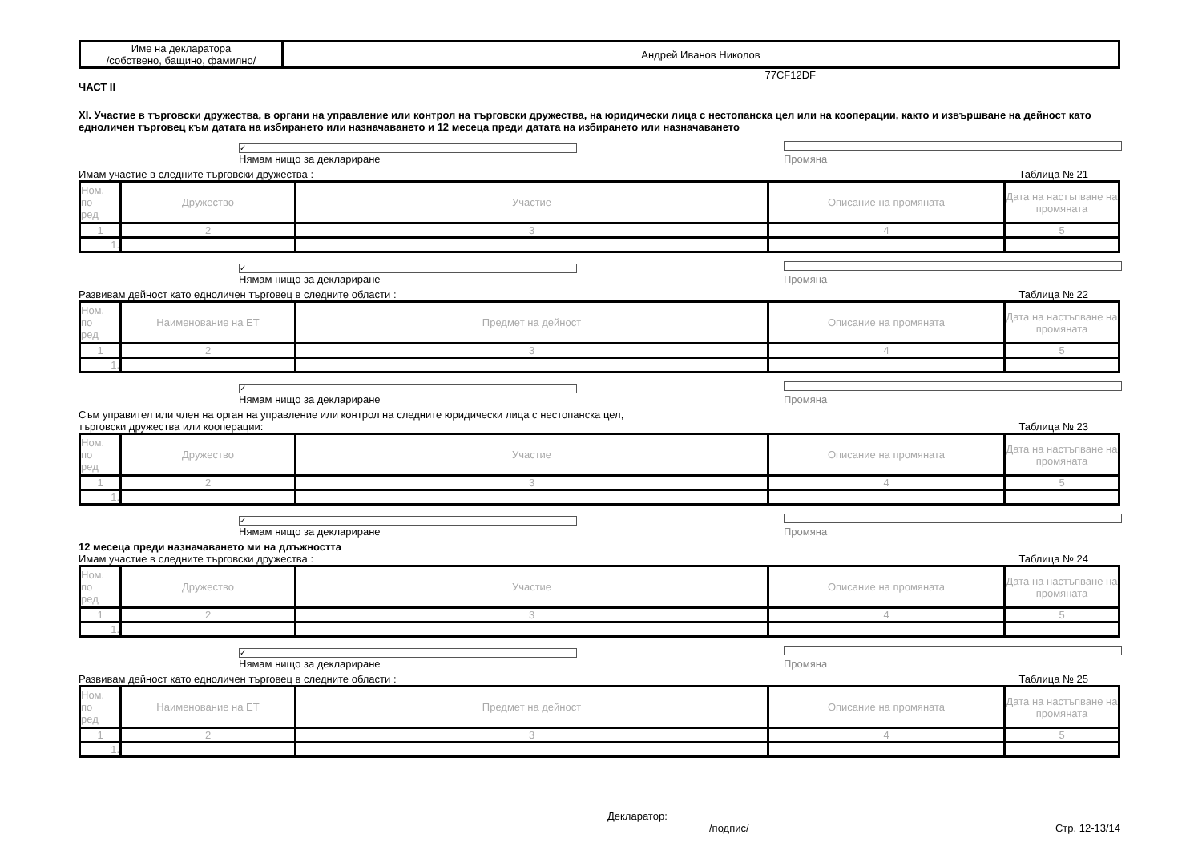| Име на декларатора /собствено, бащино, фамилно/ | Андрей Иванов Николов |
77CF12DF
ЧАСТ II
XI. Участие в търговски дружества, в органи на управление или контрол на търговски дружества, на юридически лица с нестопанска цел или на кооперации, както и извършване на дейност като едноличен търговец към датата на избирането или назначаването и 12 месеца преди датата на избирането или назначаването
✓ Нямам нищо за деклариране Промяна
Имам участие в следните търговски дружества : Таблица № 21
| Ном. по ред | Дружество | Участие | Описание на промяната | Дата на настъпване на промяната |
| --- | --- | --- | --- | --- |
| 1 | 2 | 3 | 4 | 5 |
| 1. | | | | |
✓ Нямам нищо за деклариране Промяна
Развивам дейност като едноличен търговец в следните области : Таблица № 22
| Ном. по ред | Наименование на ЕТ | Предмет на дейност | Описание на промяната | Дата на настъпване на промяната |
| --- | --- | --- | --- | --- |
| 1 | 2 | 3 | 4 | 5 |
| 1. | | | | |
✓ Нямам нищо за деклариране Промяна
Съм управител или член на орган на управление или контрол на следните юридически лица с нестопанска цел,
търговски дружества или кооперации: Таблица № 23
| Ном. по ред | Дружество | Участие | Описание на промяната | Дата на настъпване на промяната |
| --- | --- | --- | --- | --- |
| 1 | 2 | 3 | 4 | 5 |
| 1. | | | | |
✓ Нямам нищо за деклариране Промяна
12 месеца преди назначаването ми на длъжността
Имам участие в следните търговски дружества : Таблица № 24
| Ном. по ред | Дружество | Участие | Описание на промяната | Дата на настъпване на промяната |
| --- | --- | --- | --- | --- |
| 1 | 2 | 3 | 4 | 5 |
| 1. | | | | |
✓ Нямам нищо за деклариране Промяна
Развивам дейност като едноличен търговец в следните области : Таблица № 25
| Ном. по ред | Наименование на ЕТ | Предмет на дейност | Описание на промяната | Дата на настъпване на промяната |
| --- | --- | --- | --- | --- |
| 1 | 2 | 3 | 4 | 5 |
| 1. | | | | |
Декларатор:
/подпис/ Стр. 12-13/14